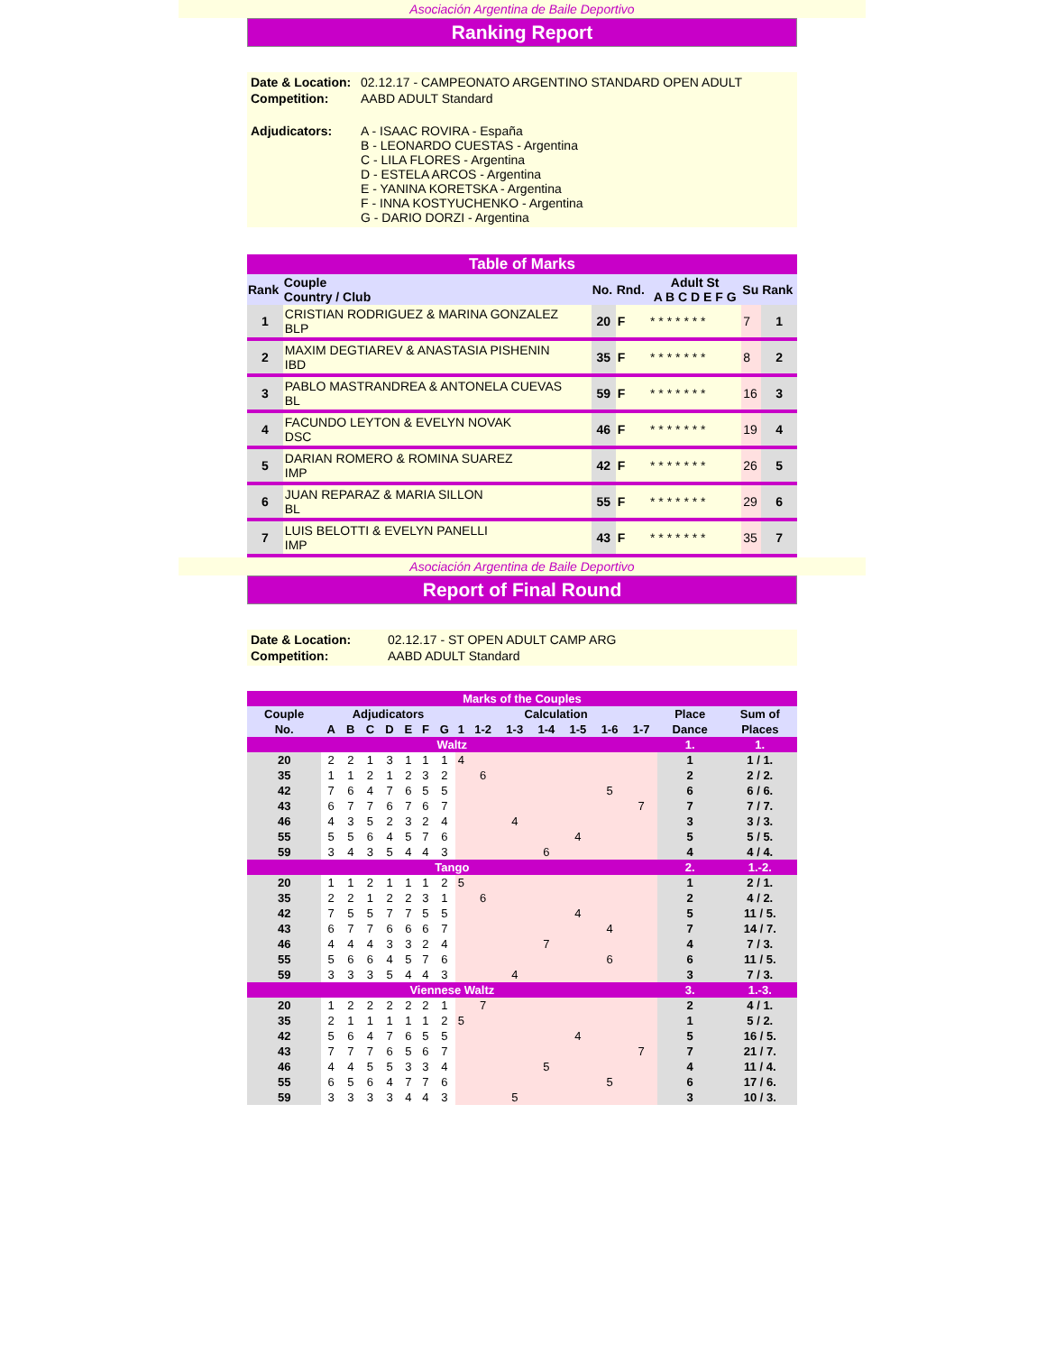Asociación Argentina de Baile Deportivo
Ranking Report
| Date & Location: | 02.12.17 - CAMPEONATO ARGENTINO STANDARD OPEN ADULT |
| Competition: | AABD ADULT Standard |
| Adjudicators: | A - ISAAC ROVIRA - España B - LEONARDO CUESTAS - Argentina C - LILA FLORES - Argentina D - ESTELA ARCOS - Argentina E - YANINA KORETSKA - Argentina F - INNA KOSTYUCHENKO - Argentina G - DARIO DORZI - Argentina |
| Table of Marks | | | | | | |
| Rank | Couple Country / Club | No. | Rnd. | Adult St A B C D E F G | Su | Rank |
| 1 | CRISTIAN RODRIGUEZ & MARINA GONZALEZ BLP | 20 | F | * * * * * * * | 7 | 1 |
| 2 | MAXIM DEGTIAREV & ANASTASIA PISHENIN IBD | 35 | F | * * * * * * * | 8 | 2 |
| 3 | PABLO MASTRANDREA & ANTONELA CUEVAS BL | 59 | F | * * * * * * * | 16 | 3 |
| 4 | FACUNDO LEYTON & EVELYN NOVAK DSC | 46 | F | * * * * * * * | 19 | 4 |
| 5 | DARIAN ROMERO & ROMINA SUAREZ IMP | 42 | F | * * * * * * * | 26 | 5 |
| 6 | JUAN REPARAZ & MARIA SILLON BL | 55 | F | * * * * * * * | 29 | 6 |
| 7 | LUIS BELOTTI & EVELYN PANELLI IMP | 43 | F | * * * * * * * | 35 | 7 |
Asociación Argentina de Baile Deportivo
Report of Final Round
| Date & Location: | 02.12.17 - ST OPEN ADULT CAMP ARG |
| Competition: | AABD ADULT Standard |
| Marks of the Couples | | | | | | | | | | | | | | | | |
| Couple | Adjudicators | | | | | | | Calculation | | | | | | | Place | Sum of |
| No. | A | B | C | D | E | F | G | 1 | 1-2 | 1-3 | 1-4 | 1-5 | 1-6 | 1-7 | Dance | Places |
| Waltz | | | | | | | | | | | | | | | 1. | 1. |
| 20 | 2 | 2 | 1 | 3 | 1 | 1 | 1 | 4 | | | | | | | 1 | 1 / 1. |
| 35 | 1 | 1 | 2 | 1 | 2 | 3 | 2 | | 6 | | | | | | 2 | 2 / 2. |
| 42 | 7 | 6 | 4 | 7 | 6 | 5 | 5 | | | | | | 5 | | 6 | 6 / 6. |
| 43 | 6 | 7 | 7 | 6 | 7 | 6 | 7 | | | | | | | 7 | 7 | 7 / 7. |
| 46 | 4 | 3 | 5 | 2 | 3 | 2 | 4 | | | 4 | | | | | 3 | 3 / 3. |
| 55 | 5 | 5 | 6 | 4 | 5 | 7 | 6 | | | | | 4 | | | 5 | 5 / 5. |
| 59 | 3 | 4 | 3 | 5 | 4 | 4 | 3 | | | | 6 | | | | 4 | 4 / 4. |
| Tango | | | | | | | | | | | | | | | 2. | 1.-2. |
| 20 | 1 | 1 | 2 | 1 | 1 | 1 | 2 | 5 | | | | | | | 1 | 2 / 1. |
| 35 | 2 | 2 | 1 | 2 | 2 | 3 | 1 | | 6 | | | | | | 2 | 4 / 2. |
| 42 | 7 | 5 | 5 | 7 | 7 | 5 | 5 | | | | | 4 | | | 5 | 11 / 5. |
| 43 | 6 | 7 | 7 | 6 | 6 | 6 | 7 | | | | | | 4 | | 7 | 14 / 7. |
| 46 | 4 | 4 | 4 | 3 | 3 | 2 | 4 | | | | 7 | | | | 4 | 7 / 3. |
| 55 | 5 | 6 | 6 | 4 | 5 | 7 | 6 | | | | | | 6 | | 6 | 11 / 5. |
| 59 | 3 | 3 | 3 | 5 | 4 | 4 | 3 | | | 4 | | | | | 3 | 7 / 3. |
| Viennese Waltz | | | | | | | | | | | | | | | 3. | 1.-3. |
| 20 | 1 | 2 | 2 | 2 | 2 | 2 | 1 | | 7 | | | | | | 2 | 4 / 1. |
| 35 | 2 | 1 | 1 | 1 | 1 | 1 | 2 | 5 | | | | | | | 1 | 5 / 2. |
| 42 | 5 | 6 | 4 | 7 | 6 | 5 | 5 | | | | | 4 | | | 5 | 16 / 5. |
| 43 | 7 | 7 | 7 | 6 | 5 | 6 | 7 | | | | | | | 7 | 7 | 21 / 7. |
| 46 | 4 | 4 | 5 | 5 | 3 | 3 | 4 | | | | 5 | | | | 4 | 11 / 4. |
| 55 | 6 | 5 | 6 | 4 | 7 | 7 | 6 | | | | | | 5 | | 6 | 17 / 6. |
| 59 | 3 | 3 | 3 | 3 | 4 | 4 | 3 | | | 5 | | | | | 3 | 10 / 3. |